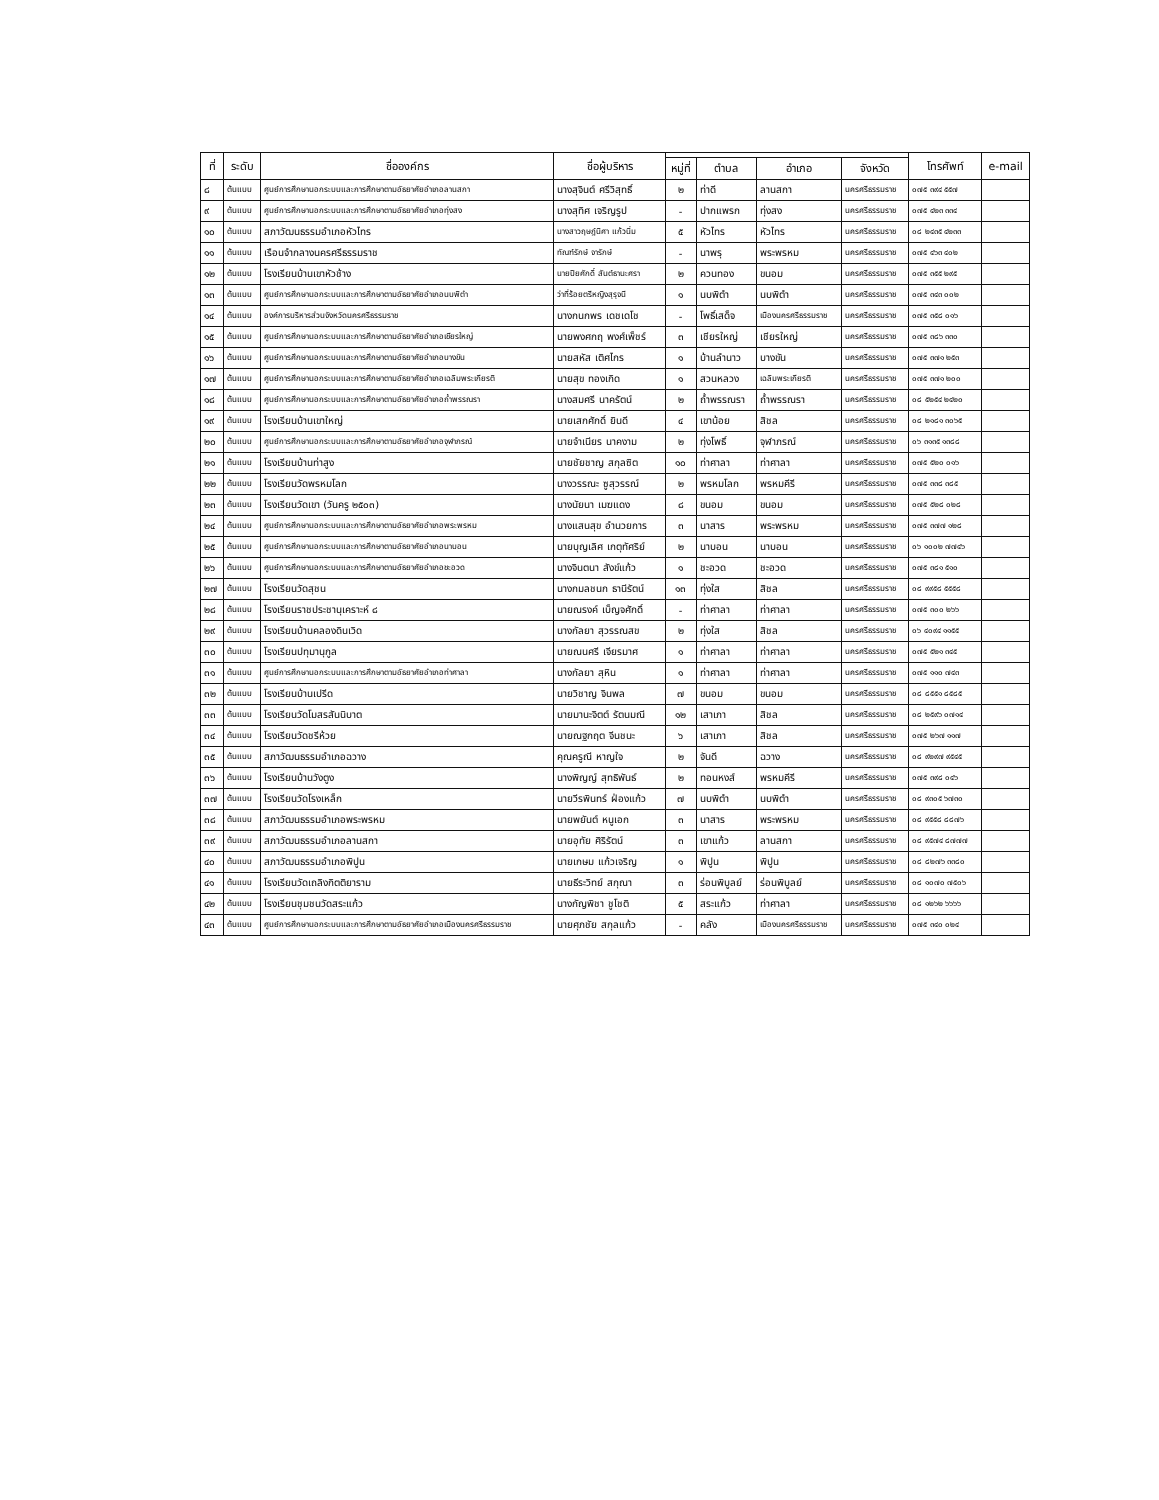| ที่ | ระดับ | ชื่อองค์กร | ชื่อผู้บริหาร | | | | | โทรศัพท์ | e-mail |
| --- | --- | --- | --- | --- | --- | --- | --- | --- | --- |
| | | | | หมู่ที่ | ตำบล | อำเภอ | จังหวัด | | |
| ๘ | ต้นแบบ | ศูนย์การศึกษานอกระบบและการศึกษาตามอัธยาศัยอำเภอลานสกา | นางสุจินต์ ศรีวิสุทธิ์ | ๒ | ท่าดี | ลานสกา | นครศรีธรรมราช | ๐๗๕ ๓๙๔ ๕๕๗ | |
| ๙ | ต้นแบบ | ศูนย์การศึกษานอกระบบและการศึกษาตามอัธยาศัยอำเภอทุ่งสง | นางสุทิศ เจริญรูป | - | ปากแพรก | ทุ่งสง | นครศรีธรรมราช | ๐๗๕ ๔๒๓ ๓๓๔ | |
| ๑๐ | ต้นแบบ | สภาวัฒนธรรมอำเภอหัวไทร | นางสาวฤษฎ์นิศา แก้วนิ่ม | ๕ | หัวไทร | หัวไทร | นครศรีธรรมราช | ๐๘ ๒๔๓๕ ๔๒๓๓ | |
| ๑๑ | ต้นแบบ | เรือนจำกลางนครศรีธรรมราช | ทัณฑ์รักษ์ จารักษ์ | - | นาพรุ | พระพรหม | นครศรีธรรมราช | ๐๗๕ ๔๖๓ ๔๐๒ | |
| ๑๒ | ต้นแบบ | โรงเรียนบ้านเขาหัวช้าง | นายปิยศักดิ์ สันต์ธานะศรา | ๒ | ควนทอง | ขนอม | นครศรีธรรมราช | ๐๗๕ ๓๕๕ ๒๙๕ | |
| ๑๓ | ต้นแบบ | ศูนย์การศึกษานอกระบบและการศึกษาตามอัธยาศัยอำเภอนบพิตำ | ว่าที่ร้อยตรีหญิงสุรุจนี | ๑ | นบพิตำ | นบพิตำ | นครศรีธรรมราช | ๐๗๕ ๓๔๓ ๐๐๒ | |
| ๑๔ | ต้นแบบ | องค์การบริหารส่วนจังหวัดนครศรีธรรมราช | นางกนกพร เดชเดโช | - | โพธิ์เสด็จ | เมืองนครศรีธรรมราช | นครศรีธรรมราช | ๐๗๕ ๓๕๘ ๐๑๖ | |
| ๑๕ | ต้นแบบ | ศูนย์การศึกษานอกระบบและการศึกษาตามอัธยาศัยอำเภอเชียรใหญ่ | นายพงศกฤ พงศ์เพ็ชร์ | ๓ | เชียรใหญ่ | เชียรใหญ่ | นครศรีธรรมราช | ๐๗๕ ๓๘๖ ๓๓๐ | |
| ๑๖ | ต้นแบบ | ศูนย์การศึกษานอกระบบและการศึกษาตามอัธยาศัยอำเภอบางขัน | นายสหัส เติศไกร | ๑ | บ้านลำนาว | บางขัน | นครศรีธรรมราช | ๐๗๕ ๓๗๑ ๒๕๓ | |
| ๑๗ | ต้นแบบ | ศูนย์การศึกษานอกระบบและการศึกษาตามอัธยาศัยอำเภอเฉลิมพระเกียรติ | นายสุข ทองเกิด | ๑ | สวนหลวง | เฉลิมพระเกียรติ | นครศรีธรรมราช | ๐๗๕ ๓๗๑ ๒๐๐ | |
| ๑๘ | ต้นแบบ | ศูนย์การศึกษานอกระบบและการศึกษาตามอัธยาศัยอำเภอถ้ำพรรณรา | นางสมศรี นาครัตน์ | ๒ | ถ้ำพรรณรา | ถ้ำพรรณรา | นครศรีธรรมราช | ๐๘ ๕๒๕๔ ๒๔๒๐ | |
| ๑๙ | ต้นแบบ | โรงเรียนบ้านเขาใหญ่ | นายเสกศักดิ์ ยินดี | ๔ | เขาน้อย | สิชล | นครศรีธรรมราช | ๐๘ ๒๑๘๑ ๓๐๖๕ | |
| ๒๐ | ต้นแบบ | ศูนย์การศึกษานอกระบบและการศึกษาตามอัธยาศัยอำเภอจุฬาภรณ์ | นายจำเนียร นาคงาม | ๒ | ทุ่งโพธิ์ | จุฬาภรณ์ | นครศรีธรรมราช | ๐๖ ๓๑๓๕ ๑๓๘๘ | |
| ๒๑ | ต้นแบบ | โรงเรียนบ้านท่าสูง | นายชัยชาญ สกุลซิต | ๑๐ | ท่าศาลา | ท่าศาลา | นครศรีธรรมราช | ๐๗๕ ๕๒๐ ๐๑๖ | |
| ๒๒ | ต้นแบบ | โรงเรียนวัดพรหมโลก | นางวรรณะ ซูสุวรรณ์ | ๒ | พรหมโลก | พรหมคีรี | นครศรีธรรมราช | ๐๗๕ ๓๓๘ ๓๘๕ | |
| ๒๓ | ต้นแบบ | โรงเรียนวัดเขา (วันครู ๒๕๐๓) | นางนัยนา เมฆแดง | ๘ | ขนอม | ขนอม | นครศรีธรรมราช | ๐๗๕ ๕๒๘ ๐๒๘ | |
| ๒๔ | ต้นแบบ | ศูนย์การศึกษานอกระบบและการศึกษาตามอัธยาศัยอำเภอพระพรหม | นางแสนสุข อำนวยการ | ๓ | นาสาร | พระพรหม | นครศรีธรรมราช | ๐๗๕ ๓๗๗ ๑๒๘ | |
| ๒๕ | ต้นแบบ | ศูนย์การศึกษานอกระบบและการศึกษาตามอัธยาศัยอำเภอนาบอน | นายบุญเลิศ เกตุทัศริย์ | ๒ | นาบอน | นาบอน | นครศรีธรรมราช | ๐๖ ๑๐๐๒ ๗๗๔๖ | |
| ๒๖ | ต้นแบบ | ศูนย์การศึกษานอกระบบและการศึกษาตามอัธยาศัยอำเภอชะอวด | นางจินตนา สังข์แก้ว | ๑ | ชะอวด | ชะอวด | นครศรีธรรมราช | ๐๗๕ ๓๘๑ ๕๑๐ | |
| ๒๗ | ต้นแบบ | โรงเรียนวัดสุชน | นางกมลชนก ธานีรัตน์ | ๑๓ | ทุ่งใส | สิชล | นครศรีธรรมราช | ๐๘ ๙๙๕๘ ๕๕๕๘ | |
| ๒๘ | ต้นแบบ | โรงเรียนราชประชานุเคราะห์ ๘ | นายณรงค์ เบ็ญจศักดิ์ | - | ท่าศาลา | ท่าศาลา | นครศรีธรรมราช | ๐๗๕ ๓๐๐ ๒๖๖ | |
| ๒๙ | ต้นแบบ | โรงเรียนบ้านคลองดินเวิด | นางกัลยา สุวรรณสข | ๒ | ทุ่งใส | สิชล | นครศรีธรรมราช | ๐๖ ๔๐๙๔ ๑๑๕๕ | |
| ๓๐ | ต้นแบบ | โรงเรียนปทุมานุกูล | นายณนศรี เจียรมาศ | ๑ | ท่าศาลา | ท่าศาลา | นครศรีธรรมราช | ๐๗๕ ๕๒๑ ๓๔๕ | |
| ๓๑ | ต้นแบบ | ศูนย์การศึกษานอกระบบและการศึกษาตามอัธยาศัยอำเภอท่าศาลา | นางกัลยา สุหิน | ๑ | ท่าศาลา | ท่าศาลา | นครศรีธรรมราช | ๐๗๕ ๑๑๐ ๗๔๓ | |
| ๓๒ | ต้นแบบ | โรงเรียนบ้านเปรีด | นายวิชาญ จินพล | ๗ | ขนอม | ขนอม | นครศรีธรรมราช | ๐๘ ๘๕๕๑ ๘๕๘๕ | |
| ๓๓ | ต้นแบบ | โรงเรียนวัดโมสรสันนิบาต | นายมานะจิตต์ รัตนมณี | ๑๒ | เสาเภา | สิชล | นครศรีธรรมราช | ๐๘ ๒๕๙๖ ๐๗๑๔ | |
| ๓๔ | ต้นแบบ | โรงเรียนวัดชรีห้วย | นายณฐกฤต จีนชนะ | ๖ | เสาเภา | สิชล | นครศรีธรรมราช | ๐๗๕ ๒๖๗ ๑๑๗ | |
| ๓๕ | ต้นแบบ | สภาวัฒนธรรมอำเภอฉวาง | คุณครูณี หาญใจ | ๒ | จันดี | ฉวาง | นครศรีธรรมราช | ๐๘ ๙๒๙๗ ๙๕๔๕ | |
| ๓๖ | ต้นแบบ | โรงเรียนบ้านวังตูง | นางพิญญ์ สุทธิพันธ์ | ๒ | ทอนหงส์ | พรหมคีรี | นครศรีธรรมราช | ๐๗๕ ๓๙๘ ๐๔๖ | |
| ๓๗ | ต้นแบบ | โรงเรียนวัดโรงเหล็ก | นายวีรพินทร์ ฝ่องแก้ว | ๗ | นบพิตำ | นบพิตำ | นครศรีธรรมราช | ๐๘ ๙๓๐๕ ๖๗๓๐ | |
| ๓๘ | ต้นแบบ | สภาวัฒนธรรมอำเภอพระพรหม | นายพยันต์ หนูเอก | ๓ | นาสาร | พระพรหม | นครศรีธรรมราช | ๐๘ ๙๕๕๘ ๘๘๗๖ | |
| ๓๙ | ต้นแบบ | สภาวัฒนธรรมอำเภอลานสกา | นายอุทัย ศิริรัตน์ | ๓ | เขาแก้ว | ลานสกา | นครศรีธรรมราช | ๐๘ ๙๕๗๔ ๘๗๗๗ | |
| ๔๐ | ต้นแบบ | สภาวัฒนธรรมอำเภอพิปูน | นายเกษม แก้วเจริญ | ๑ | พิปูน | พิปูน | นครศรีธรรมราช | ๐๘ ๘๒๗๖ ๓๓๘๐ | |
| ๔๑ | ต้นแบบ | โรงเรียนวัดเถลิงกิตติยาราม | นายธีระวิทย์ สกุณา | ๓ | ร่อนพิบูลย์ | ร่อนพิบูลย์ | นครศรีธรรมราช | ๐๘ ๑๐๗๐ ๗๕๐๖ | |
| ๔๒ | ต้นแบบ | โรงเรียนชุมชนวัดสระแก้ว | นางกัญพิชา ชูโชติ | ๕ | สระแก้ว | ท่าศาลา | นครศรีธรรมราช | ๐๘ ๑๒๖๒ ๖๖๖๖ | |
| ๔๓ | ต้นแบบ | ศูนย์การศึกษานอกระบบและการศึกษาตามอัธยาศัยอำเภอเมืองนครศรีธรรมราช | นายศุภชัย สกุลแก้ว | - | คลัง | เมืองนครศรีธรรมราช | นครศรีธรรมราช | ๐๗๕ ๓๔๐ ๐๒๔ | |